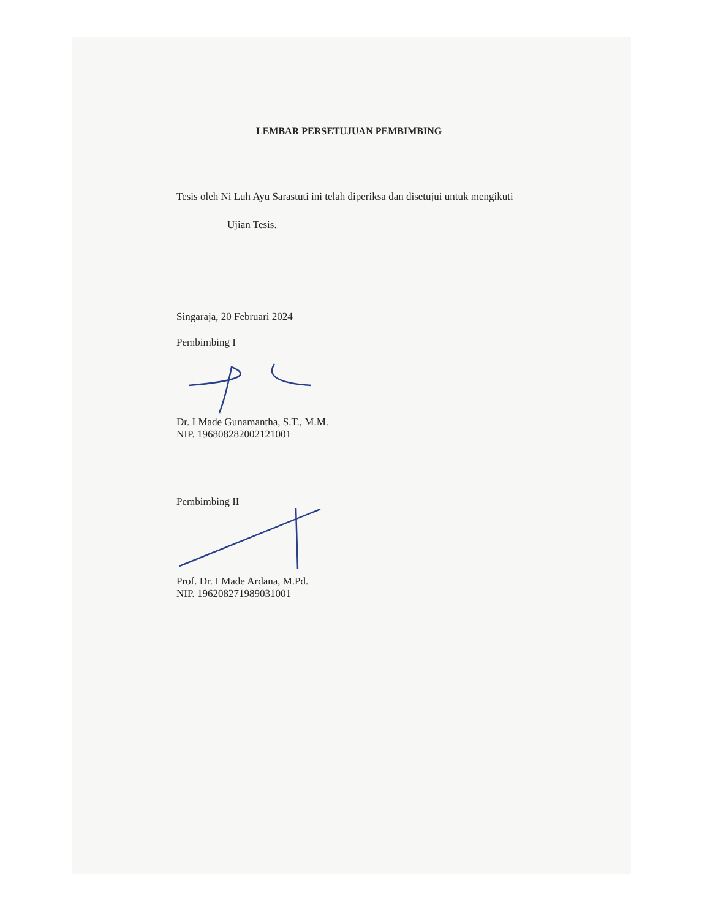LEMBAR PERSETUJUAN PEMBIMBING
Tesis oleh Ni Luh Ayu Sarastuti ini telah diperiksa dan disetujui untuk mengikuti
Ujian Tesis.
Singaraja, 20 Februari 2024
Pembimbing I
Dr. I Made Gunamantha, S.T., M.M.
NIP. 196808282002121001
Pembimbing II
Prof. Dr. I Made Ardana, M.Pd.
NIP. 196208271989031001